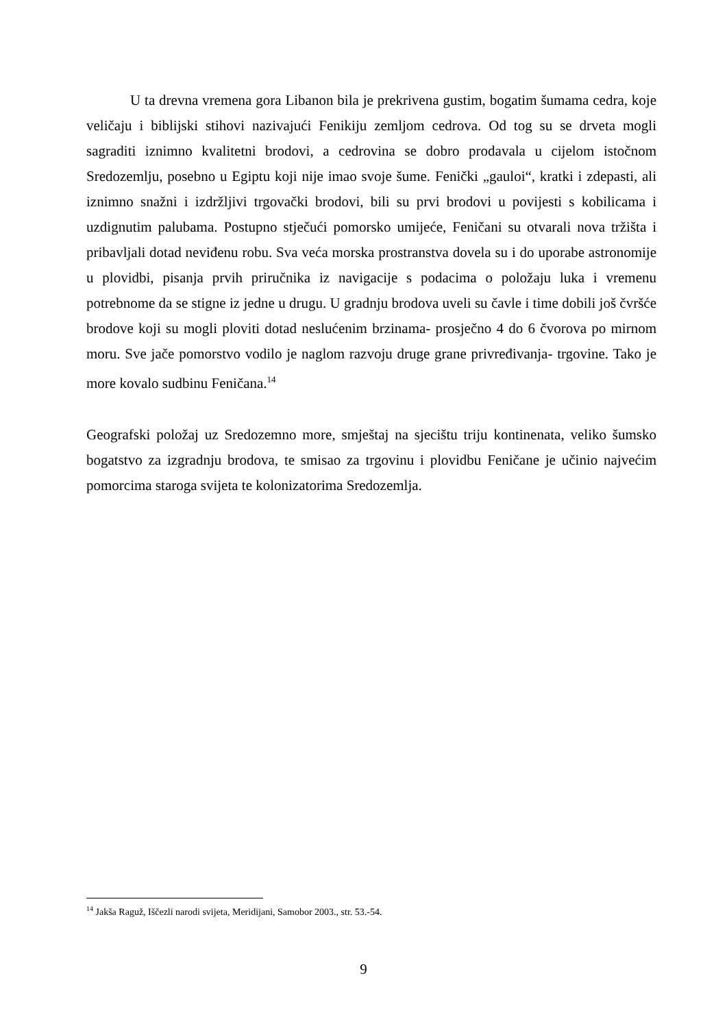U ta drevna vremena gora Libanon bila je prekrivena gustim, bogatim šumama cedra, koje veličaju i biblijski stihovi nazivajući Fenikiju zemljom cedrova. Od tog su se drveta mogli sagraditi iznimno kvalitetni brodovi, a cedrovina se dobro prodavala u cijelom istočnom Sredozemlju, posebno u Egiptu koji nije imao svoje šume. Fenički „gauloi“, kratki i zdepasti, ali iznimno snažni i izdržljivi trgovački brodovi, bili su prvi brodovi u povijesti s kobilicama i uzdignutim palubama. Postupno stječući pomorsko umijeće, Feničani su otvarali nova tržišta i pribavljali dotad neviđenu robu. Sva veća morska prostranstva dovela su i do uporabe astronomije u plovidbi, pisanja prvih priručnika iz navigacije s podacima o položaju luka i vremenu potrebnome da se stigne iz jedne u drugu. U gradnju brodova uveli su čavle i time dobili još čvršće brodove koji su mogli ploviti dotad neslućenim brzinama- prosječno 4 do 6 čvorova po mirnom moru. Sve jače pomorstvo vodilo je naglom razvoju druge grane privređivanja- trgovine. Tako je more kovalo sudbinu Feničana.<sup>14</sup>
Geografski položaj uz Sredozemno more, smještaj na sjecištu triju kontinenata, veliko šumsko bogatstvo za izgradnju brodova, te smisao za trgovinu i plovidbu Feničane je učinio najvećim pomorcima staroga svijeta te kolonizatorima Sredozemlja.
<sup>14</sup> Jakša Raguž, Iščezli narodi svijeta, Meridijani, Samobor 2003., str. 53.-54.
9